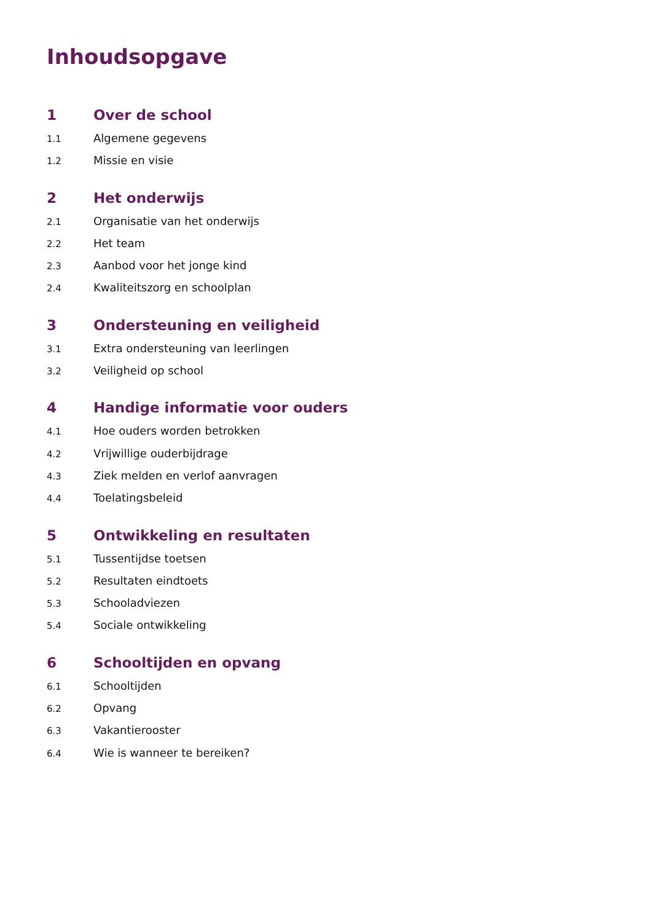Inhoudsopgave
1 Over de school
1.1 Algemene gegevens
1.2 Missie en visie
2 Het onderwijs
2.1 Organisatie van het onderwijs
2.2 Het team
2.3 Aanbod voor het jonge kind
2.4 Kwaliteitszorg en schoolplan
3 Ondersteuning en veiligheid
3.1 Extra ondersteuning van leerlingen
3.2 Veiligheid op school
4 Handige informatie voor ouders
4.1 Hoe ouders worden betrokken
4.2 Vrijwillige ouderbijdrage
4.3 Ziek melden en verlof aanvragen
4.4 Toelatingsbeleid
5 Ontwikkeling en resultaten
5.1 Tussentijdse toetsen
5.2 Resultaten eindtoets
5.3 Schooladviezen
5.4 Sociale ontwikkeling
6 Schooltijden en opvang
6.1 Schooltijden
6.2 Opvang
6.3 Vakantierooster
6.4 Wie is wanneer te bereiken?